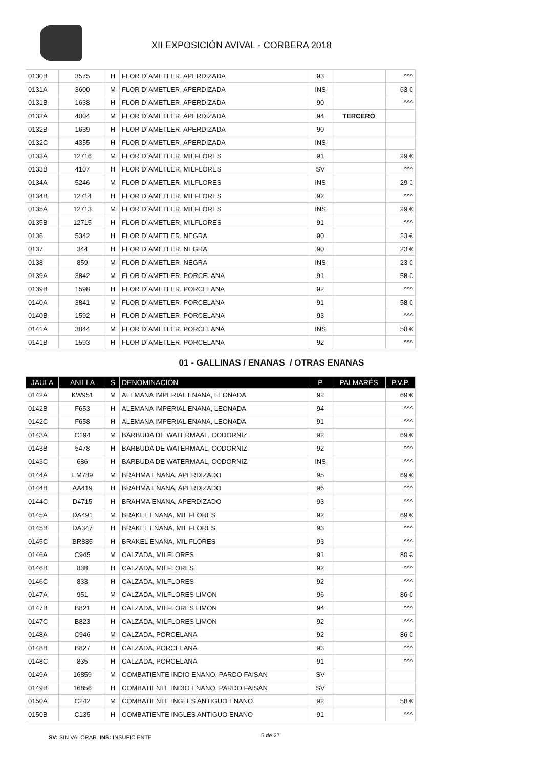XII EXPOSICIÓN AVIVAL - CORBERA 2018
| 0130B | 3575 | H | FLOR D´AMETLER, APERDIZADA | 93 | | ^^^ |
| 0131A | 3600 | M | FLOR D´AMETLER, APERDIZADA | INS | | 63 € |
| 0131B | 1638 | H | FLOR D´AMETLER, APERDIZADA | 90 | | ^^^ |
| 0132A | 4004 | M | FLOR D´AMETLER, APERDIZADA | 94 | TERCERO | |
| 0132B | 1639 | H | FLOR D´AMETLER, APERDIZADA | 90 | | |
| 0132C | 4355 | H | FLOR D´AMETLER, APERDIZADA | INS | | |
| 0133A | 12716 | M | FLOR D´AMETLER, MILFLORES | 91 | | 29 € |
| 0133B | 4107 | H | FLOR D´AMETLER, MILFLORES | SV | | ^^^ |
| 0134A | 5246 | M | FLOR D´AMETLER, MILFLORES | INS | | 29 € |
| 0134B | 12714 | H | FLOR D´AMETLER, MILFLORES | 92 | | ^^^ |
| 0135A | 12713 | M | FLOR D´AMETLER, MILFLORES | INS | | 29 € |
| 0135B | 12715 | H | FLOR D´AMETLER, MILFLORES | 91 | | ^^^ |
| 0136 | 5342 | H | FLOR D´AMETLER, NEGRA | 90 | | 23 € |
| 0137 | 344 | H | FLOR D´AMETLER, NEGRA | 90 | | 23 € |
| 0138 | 859 | M | FLOR D´AMETLER, NEGRA | INS | | 23 € |
| 0139A | 3842 | M | FLOR D´AMETLER, PORCELANA | 91 | | 58 € |
| 0139B | 1598 | H | FLOR D´AMETLER, PORCELANA | 92 | | ^^^ |
| 0140A | 3841 | M | FLOR D´AMETLER, PORCELANA | 91 | | 58 € |
| 0140B | 1592 | H | FLOR D´AMETLER, PORCELANA | 93 | | ^^^ |
| 0141A | 3844 | M | FLOR D´AMETLER, PORCELANA | INS | | 58 € |
| 0141B | 1593 | H | FLOR D´AMETLER, PORCELANA | 92 | | ^^^ |
01 - GALLINAS / ENANAS / OTRAS ENANAS
| JAULA | ANILLA | S | DENOMINACIÓN | P | PALMARÉS | P.V.P. |
| --- | --- | --- | --- | --- | --- | --- |
| 0142A | KW951 | M | ALEMANA IMPERIAL ENANA, LEONADA | 92 | | 69 € |
| 0142B | F653 | H | ALEMANA IMPERIAL ENANA, LEONADA | 94 | | ^^^ |
| 0142C | F658 | H | ALEMANA IMPERIAL ENANA, LEONADA | 91 | | ^^^ |
| 0143A | C194 | M | BARBUDA DE WATERMAAL, CODORNIZ | 92 | | 69 € |
| 0143B | 5478 | H | BARBUDA DE WATERMAAL, CODORNIZ | 92 | | ^^^ |
| 0143C | 686 | H | BARBUDA DE WATERMAAL, CODORNIZ | INS | | ^^^ |
| 0144A | EM789 | M | BRAHMA ENANA, APERDIZADO | 95 | | 69 € |
| 0144B | AA419 | H | BRAHMA ENANA, APERDIZADO | 96 | | ^^^ |
| 0144C | D4715 | H | BRAHMA ENANA, APERDIZADO | 93 | | ^^^ |
| 0145A | DA491 | M | BRAKEL ENANA, MIL FLORES | 92 | | 69 € |
| 0145B | DA347 | H | BRAKEL ENANA, MIL FLORES | 93 | | ^^^ |
| 0145C | BR835 | H | BRAKEL ENANA, MIL FLORES | 93 | | ^^^ |
| 0146A | C945 | M | CALZADA, MILFLORES | 91 | | 80 € |
| 0146B | 838 | H | CALZADA, MILFLORES | 92 | | ^^^ |
| 0146C | 833 | H | CALZADA, MILFLORES | 92 | | ^^^ |
| 0147A | 951 | M | CALZADA, MILFLORES LIMON | 96 | | 86 € |
| 0147B | B821 | H | CALZADA, MILFLORES LIMON | 94 | | ^^^ |
| 0147C | B823 | H | CALZADA, MILFLORES LIMON | 92 | | ^^^ |
| 0148A | C946 | M | CALZADA, PORCELANA | 92 | | 86 € |
| 0148B | B827 | H | CALZADA, PORCELANA | 93 | | ^^^ |
| 0148C | 835 | H | CALZADA, PORCELANA | 91 | | ^^^ |
| 0149A | 16859 | M | COMBATIENTE INDIO ENANO, PARDO FAISAN | SV | | |
| 0149B | 16856 | H | COMBATIENTE INDIO ENANO, PARDO FAISAN | SV | | |
| 0150A | C242 | M | COMBATIENTE INGLES ANTIGUO ENANO | 92 | | 58 € |
| 0150B | C135 | H | COMBATIENTE INGLES ANTIGUO ENANO | 91 | | ^^^ |
SV: SIN VALORAR INS: INSUFICIENTE 5 de 27